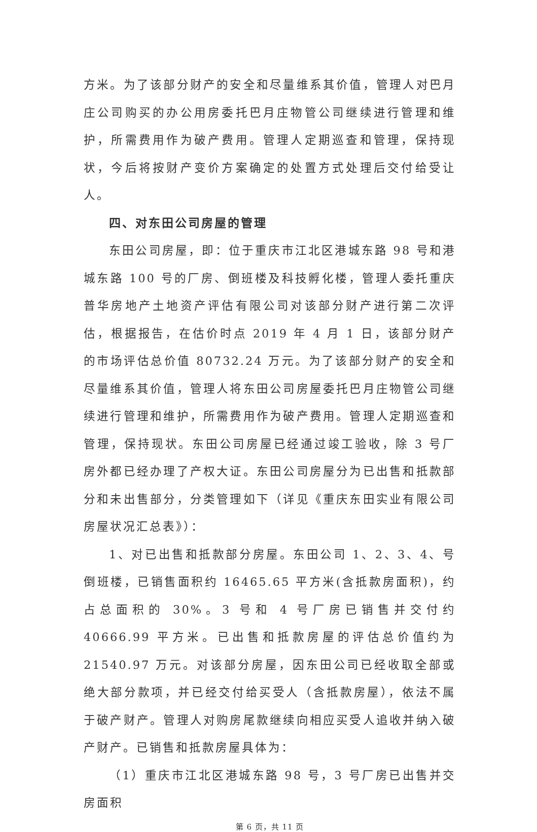方米。为了该部分财产的安全和尽量维系其价值，管理人对巴月庄公司购买的办公用房委托巴月庄物管公司继续进行管理和维护，所需费用作为破产费用。管理人定期巡查和管理，保持现状，今后将按财产变价方案确定的处置方式处理后交付给受让人。
四、对东田公司房屋的管理
东田公司房屋，即：位于重庆市江北区港城东路 98 号和港城东路 100 号的厂房、倒班楼及科技孵化楼，管理人委托重庆普华房地产土地资产评估有限公司对该部分财产进行第二次评估，根据报告，在估价时点 2019 年 4 月 1 日，该部分财产的市场评估总价值 80732.24 万元。为了该部分财产的安全和尽量维系其价值，管理人将东田公司房屋委托巴月庄物管公司继续进行管理和维护，所需费用作为破产费用。管理人定期巡查和管理，保持现状。东田公司房屋已经通过竣工验收，除 3 号厂房外都已经办理了产权大证。东田公司房屋分为已出售和抵款部分和未出售部分，分类管理如下（详见《重庆东田实业有限公司房屋状况汇总表》）：
1、对已出售和抵款部分房屋。东田公司 1、2、3、4、号倒班楼，已销售面积约 16465.65 平方米(含抵款房面积)，约占总面积的 30%。3 号和 4 号厂房已销售并交付约 40666.99 平方米。已出售和抵款房屋的评估总价值约为 21540.97 万元。对该部分房屋，因东田公司已经收取全部或绝大部分款项，并已经交付给买受人（含抵款房屋），依法不属于破产财产。管理人对购房尾款继续向相应买受人追收并纳入破产财产。已销售和抵款房屋具体为：
（1）重庆市江北区港城东路 98 号，3 号厂房已出售并交房面积
第 6 页，共 11 页